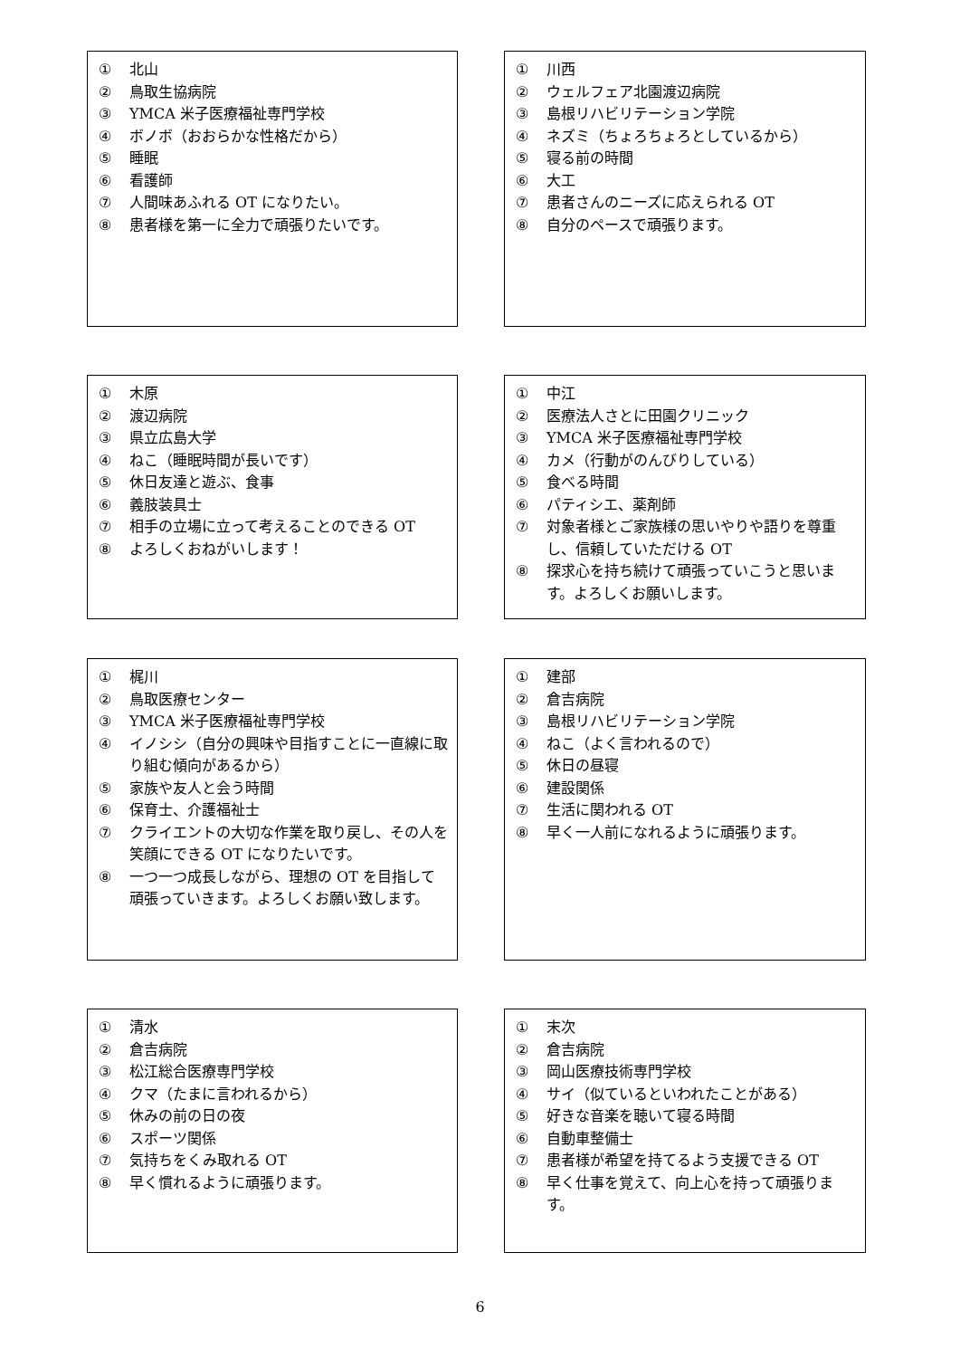① 北山
② 鳥取生協病院
③ YMCA 米子医療福祉専門学校
④ ボノボ（おおらかな性格だから）
⑤ 睡眠
⑥ 看護師
⑦ 人間味あふれる OT になりたい。
⑧ 患者様を第一に全力で頑張りたいです。
① 川西
② ウェルフェア北園渡辺病院
③ 島根リハビリテーション学院
④ ネズミ（ちょろちょろとしているから）
⑤ 寝る前の時間
⑥ 大工
⑦ 患者さんのニーズに応えられる OT
⑧ 自分のペースで頑張ります。
① 木原
② 渡辺病院
③ 県立広島大学
④ ねこ（睡眠時間が長いです）
⑤ 休日友達と遊ぶ、食事
⑥ 義肢装具士
⑦ 相手の立場に立って考えることのできる OT
⑧ よろしくおねがいします！
① 中江
② 医療法人さとに田園クリニック
③ YMCA 米子医療福祉専門学校
④ カメ（行動がのんびりしている）
⑤ 食べる時間
⑥ パティシエ、薬剤師
⑦ 対象者様とご家族様の思いやりや語りを尊重し、信頼していただける OT
⑧ 探求心を持ち続けて頑張っていこうと思います。よろしくお願いします。
① 梶川
② 鳥取医療センター
③ YMCA 米子医療福祉専門学校
④ イノシシ（自分の興味や目指すことに一直線に取り組む傾向があるから）
⑤ 家族や友人と会う時間
⑥ 保育士、介護福祉士
⑦ クライエントの大切な作業を取り戻し、その人を笑顔にできる OT になりたいです。
⑧ 一つ一つ成長しながら、理想の OT を目指して頑張っていきます。よろしくお願い致します。
① 建部
② 倉吉病院
③ 島根リハビリテーション学院
④ ねこ（よく言われるので）
⑤ 休日の昼寝
⑥ 建設関係
⑦ 生活に関われる OT
⑧ 早く一人前になれるように頑張ります。
① 清水
② 倉吉病院
③ 松江総合医療専門学校
④ クマ（たまに言われるから）
⑤ 休みの前の日の夜
⑥ スポーツ関係
⑦ 気持ちをくみ取れる OT
⑧ 早く慣れるように頑張ります。
① 末次
② 倉吉病院
③ 岡山医療技術専門学校
④ サイ（似ているといわれたことがある）
⑤ 好きな音楽を聴いて寝る時間
⑥ 自動車整備士
⑦ 患者様が希望を持てるよう支援できる OT
⑧ 早く仕事を覚えて、向上心を持って頑張ります。
6